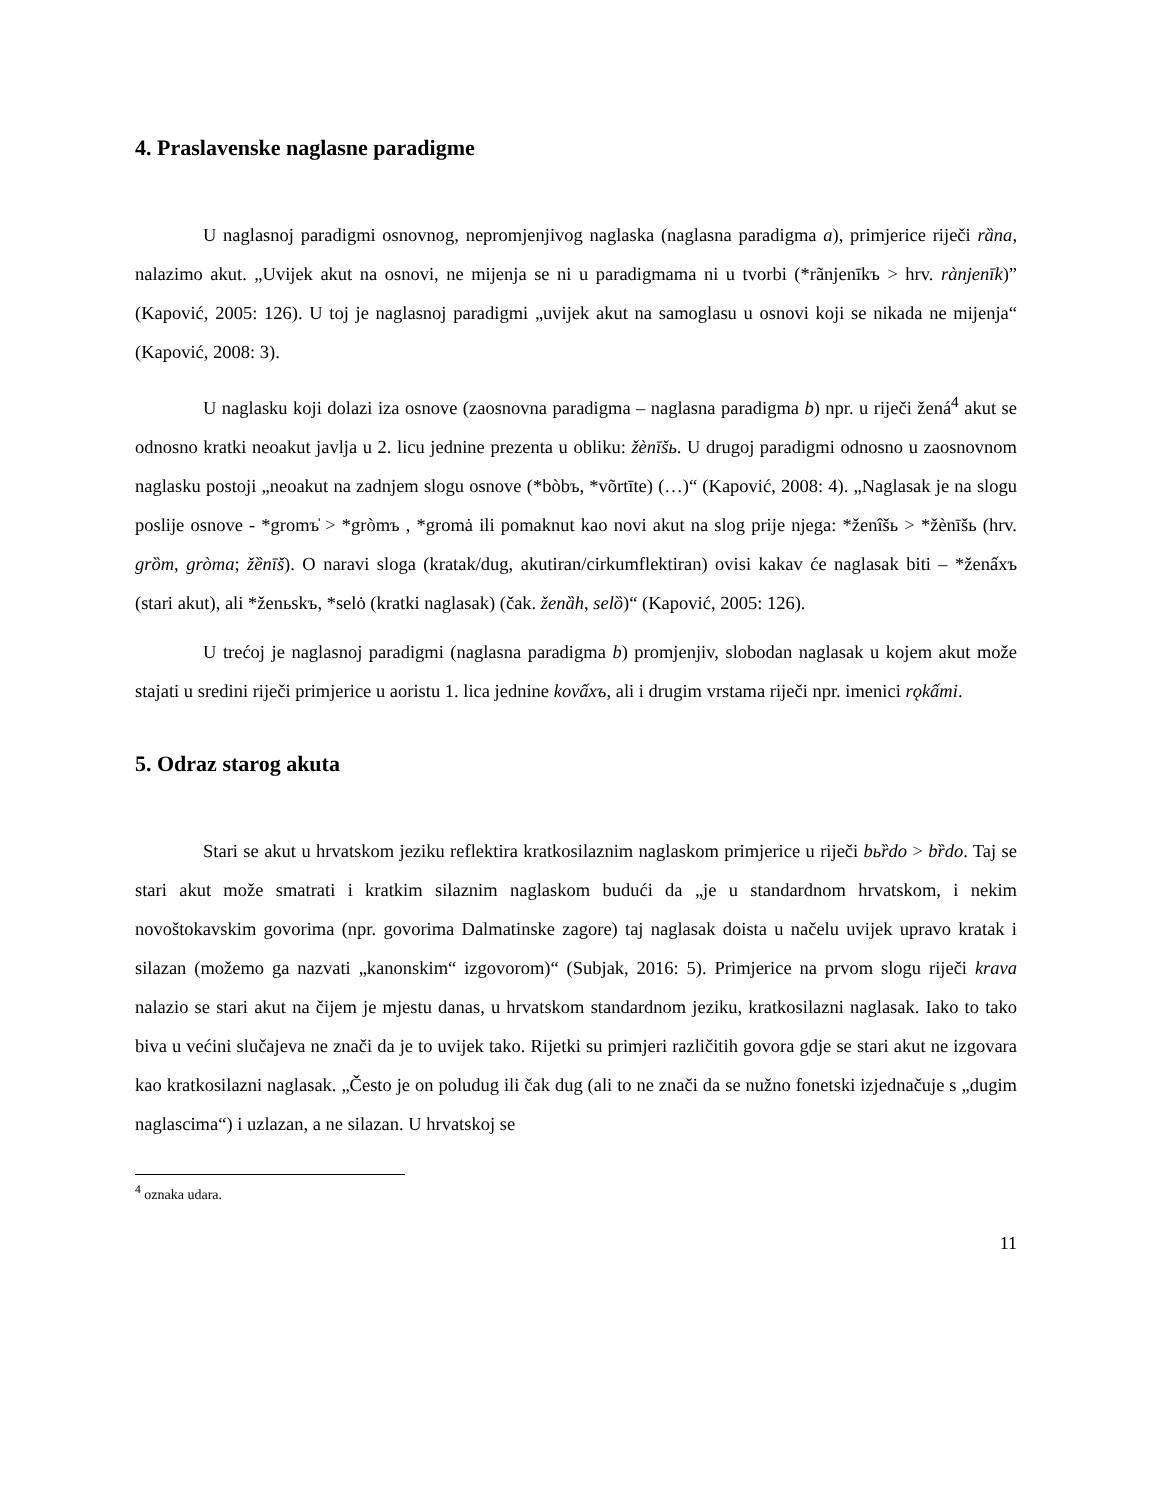4. Praslavenske naglasne paradigme
U naglasnoj paradigmi osnovnog, nepromjenjivog naglaska (naglasna paradigma a), primjerice riječi rȁna, nalazimo akut. „Uvijek akut na osnovi, ne mijenja se ni u paradigmama ni u tvorbi (*rãnjenīkъ > hrv. rànjenīk)” (Kapović, 2005: 126). U toj je naglasnoj paradigmi „uvijek akut na samoglasu u osnovi koji se nikada ne mijenja“ (Kapović, 2008: 3).
U naglasku koji dolazi iza osnove (zaosnovna paradigma – naglasna paradigma b) npr. u riječi žená<sup>4</sup> akut se odnosno kratki neoakut javlja u 2. licu jednine prezenta u obliku: žènīšь. U drugoj paradigmi odnosno u zaosnovnom naglasku postoji „neoakut na zadnjem slogu osnove (*bòbъ, *võrtīte) (…)“ (Kapović, 2008: 4). „Naglasak je na slogu poslije osnove - *gromъ̍ > *gròmъ , *gromȧ ili pomaknut kao novi akut na slog prije njega: *ženîšь > *žènīšь (hrv. grȍm, gròma; žȅnīš). O naravi sloga (kratak/dug, akutiran/cirkumflektiran) ovisi kakav će naglasak biti – *ženấxъ (stari akut), ali *ženьskъ, *selȯ (kratki naglasak) (čak. ženȁh, selȍ)“ (Kapović, 2005: 126).
U trećoj je naglasnoj paradigmi (naglasna paradigma b) promjenjiv, slobodan naglasak u kojem akut može stajati u sredini riječi primjerice u aoristu 1. lica jednine kovấxъ, ali i drugim vrstama riječi npr. imenici rǫkấmi.
5. Odraz starog akuta
Stari se akut u hrvatskom jeziku reflektira kratkosilaznim naglaskom primjerice u riječi bьȑdo > bȑdo. Taj se stari akut može smatrati i kratkim silaznim naglaskom budući da „je u standardnom hrvatskom, i nekim novoštokavskim govorima (npr. govorima Dalmatinske zagore) taj naglasak doista u načelu uvijek upravo kratak i silazan (možemo ga nazvati „kanonskim“ izgovorom)“ (Subjak, 2016: 5). Primjerice na prvom slogu riječi krava nalazio se stari akut na čijem je mjestu danas, u hrvatskom standardnom jeziku, kratkosilazni naglasak. Iako to tako biva u većini slučajeva ne znači da je to uvijek tako. Rijetki su primjeri različitih govora gdje se stari akut ne izgovara kao kratkosilazni naglasak. „Često je on poludug ili čak dug (ali to ne znači da se nužno fonetski izjednačuje s „dugim naglascima“) i uzlazan, a ne silazan. U hrvatskoj se
<sup>4</sup> oznaka udara.
11